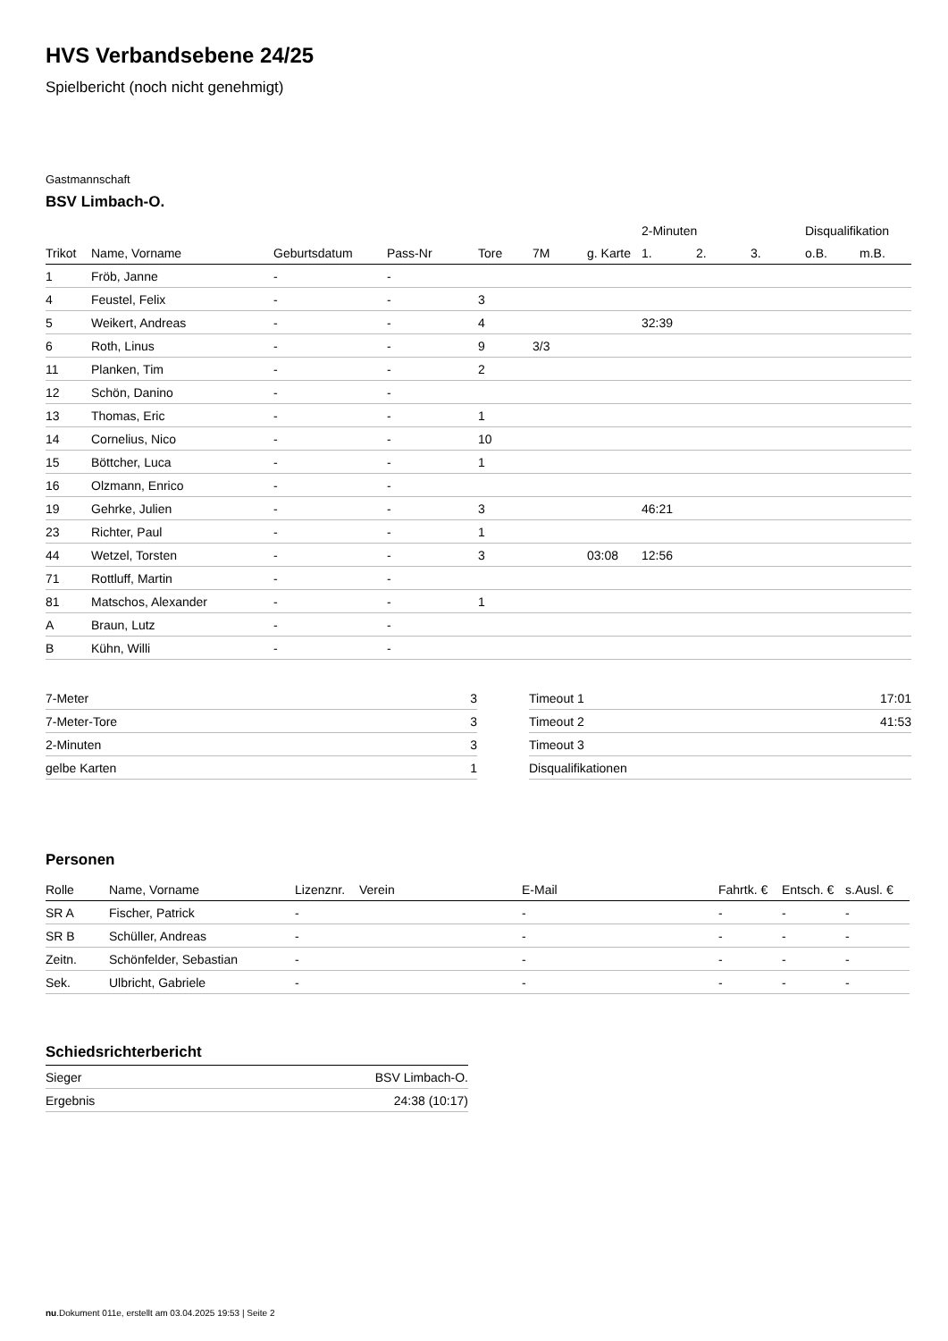HVS Verbandsebene 24/25
Spielbericht (noch nicht genehmigt)
Gastmannschaft
BSV Limbach-O.
| | | | | | | | 2-Minuten | | | Disqualifikation | |
| --- | --- | --- | --- | --- | --- | --- | --- | --- | --- | --- | --- |
| Trikot | Name, Vorname | Geburtsdatum | Pass-Nr | Tore | 7M | g. Karte | 1. | 2. | 3. | o.B. | m.B. |
| 1 | Fröb, Janne | - | - | | | | | | | | |
| 4 | Feustel, Felix | - | - | 3 | | | | | | | |
| 5 | Weikert, Andreas | - | - | 4 | | | 32:39 | | | | |
| 6 | Roth, Linus | - | - | 9 | 3/3 | | | | | | |
| 11 | Planken, Tim | - | - | 2 | | | | | | | |
| 12 | Schön, Danino | - | - | | | | | | | | |
| 13 | Thomas, Eric | - | - | 1 | | | | | | | |
| 14 | Cornelius, Nico | - | - | 10 | | | | | | | |
| 15 | Böttcher, Luca | - | - | 1 | | | | | | | |
| 16 | Olzmann, Enrico | - | - | | | | | | | | |
| 19 | Gehrke, Julien | - | - | 3 | | | 46:21 | | | | |
| 23 | Richter, Paul | - | - | 1 | | | | | | | |
| 44 | Wetzel, Torsten | - | - | 3 | | 03:08 | 12:56 | | | | |
| 71 | Rottluff, Martin | - | - | | | | | | | | |
| 81 | Matschos, Alexander | - | - | 1 | | | | | | | |
| A | Braun, Lutz | - | - | | | | | | | | |
| B | Kühn, Willi | - | - | | | | | | | | |
| 7-Meter | 3 |
| 7-Meter-Tore | 3 |
| 2-Minuten | 3 |
| gelbe Karten | 1 |
| Timeout 1 | 17:01 |
| Timeout 2 | 41:53 |
| Timeout 3 | |
| Disqualifikationen | |
Personen
| Rolle | Name, Vorname | Lizenznr. | Verein | E-Mail | Fahrtk. € | Entsch. € | s.Ausl. € |
| --- | --- | --- | --- | --- | --- | --- | --- |
| SR A | Fischer, Patrick | - | | - | - | - | - |
| SR B | Schüller, Andreas | - | | - | - | - | - |
| Zeitn. | Schönfelder, Sebastian | - | | - | - | - | - |
| Sek. | Ulbricht, Gabriele | - | | - | - | - | - |
Schiedsrichterbericht
| Sieger | BSV Limbach-O. |
| Ergebnis | 24:38 (10:17) |
nu.Dokument 011e, erstellt am 03.04.2025 19:53 | Seite 2